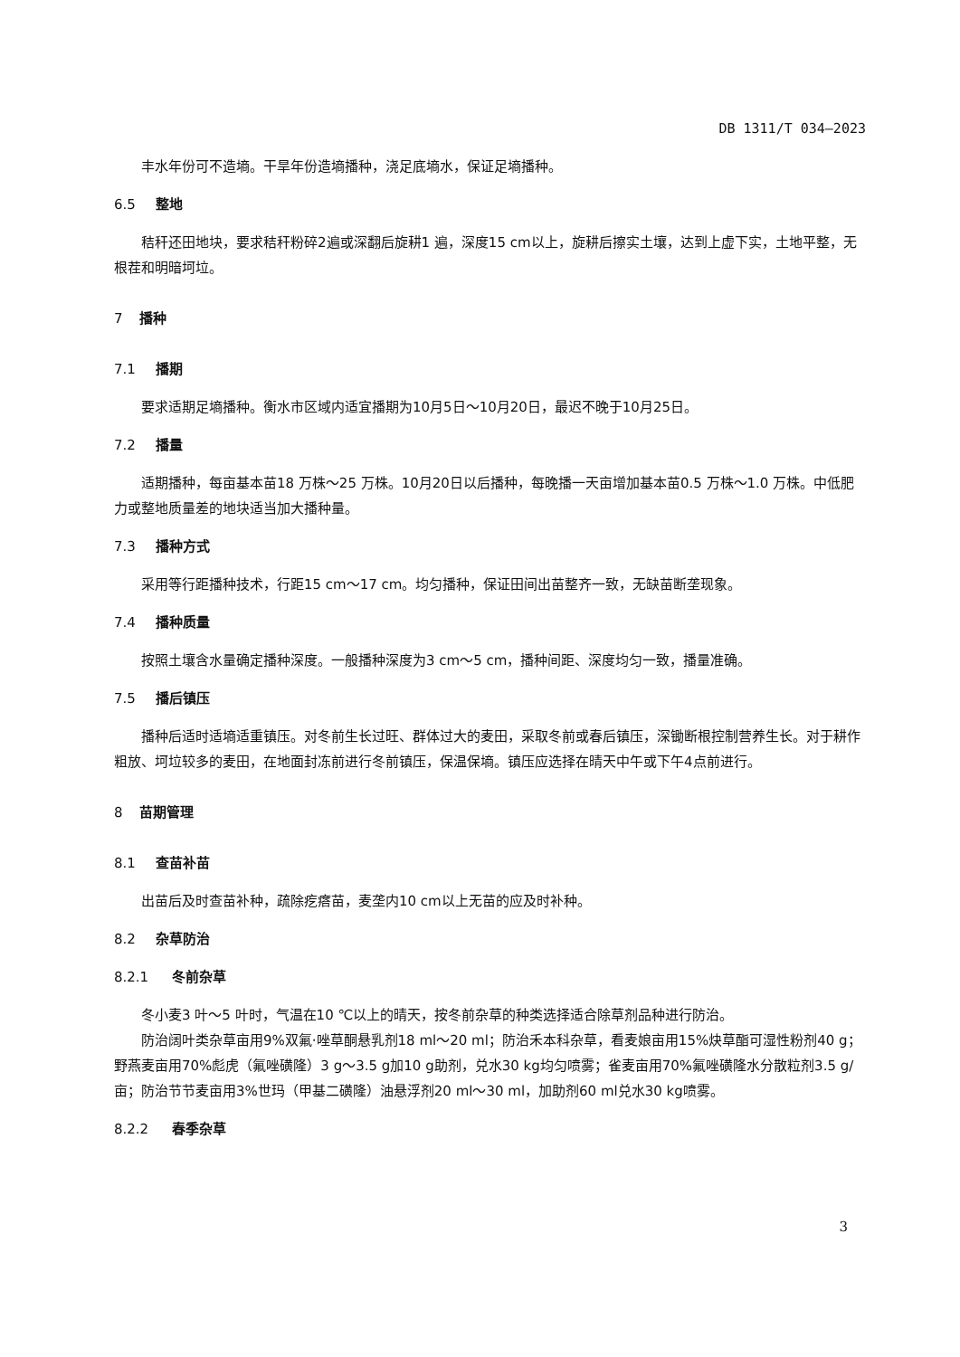DB 1311/T 034—2023
丰水年份可不造墒。干旱年份造墒播种，浇足底墒水，保证足墒播种。
6.5 整地
秸秆还田地块，要求秸秆粉碎2遍或深翻后旋耕1 遍，深度15 cm以上，旋耕后擦实土壤，达到上虚下实，土地平整，无根茬和明暗坷垃。
7 播种
7.1 播期
要求适期足墒播种。衡水市区域内适宜播期为10月5日～10月20日，最迟不晚于10月25日。
7.2 播量
适期播种，每亩基本苗18 万株～25 万株。10月20日以后播种，每晚播一天亩增加基本苗0.5 万株～1.0 万株。中低肥力或整地质量差的地块适当加大播种量。
7.3 播种方式
采用等行距播种技术，行距15 cm～17 cm。均匀播种，保证田间出苗整齐一致，无缺苗断垄现象。
7.4 播种质量
按照土壤含水量确定播种深度。一般播种深度为3 cm～5 cm，播种间距、深度均匀一致，播量准确。
7.5 播后镇压
播种后适时适墒适重镇压。对冬前生长过旺、群体过大的麦田，采取冬前或春后镇压，深锄断根控制营养生长。对于耕作粗放、坷垃较多的麦田，在地面封冻前进行冬前镇压，保温保墒。镇压应选择在晴天中午或下午4点前进行。
8 苗期管理
8.1 查苗补苗
出苗后及时查苗补种，疏除疙瘩苗，麦垄内10 cm以上无苗的应及时补种。
8.2 杂草防治
8.2.1 冬前杂草
冬小麦3 叶～5 叶时，气温在10 ℃以上的晴天，按冬前杂草的种类选择适合除草剂品种进行防治。
防治阔叶类杂草亩用9%双氟·唑草酮悬乳剂18 ml～20 ml；防治禾本科杂草，看麦娘亩用15%炔草酯可湿性粉剂40 g；野燕麦亩用70%彪虎（氟唑磺隆）3 g～3.5 g加10 g助剂，兑水30 kg均匀喷雾；雀麦亩用70%氟唑磺隆水分散粒剂3.5 g/亩；防治节节麦亩用3%世玛（甲基二磺隆）油悬浮剂20 ml～30 ml，加助剂60 ml兑水30 kg喷雾。
8.2.2 春季杂草
3